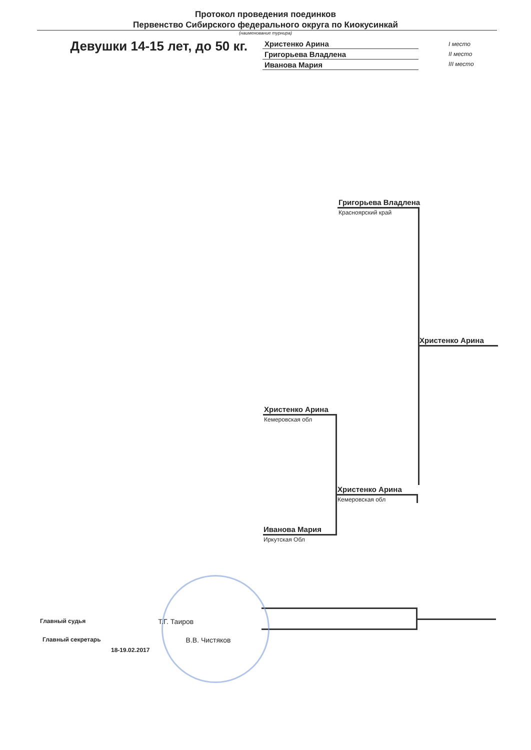Протокол проведения поединков
Первенство Сибирского федерального округа по Киокусинкай
(наименование турнира)
Девушки 14-15 лет, до 50 кг.
Христенко Арина
Григорьева Владлена
Иванова Мария
I место
II место
III место
Григорьева Владлена
Красноярский край
Христенко Арина
Христенко Арина
Кемеровская обл
Христенко Арина
Кемеровская обл
Иванова Мария
Иркутская Обл
Главный судья Т.Г. Таиров
Главный секретарь В.В. Чистяков
18-19.02.2017